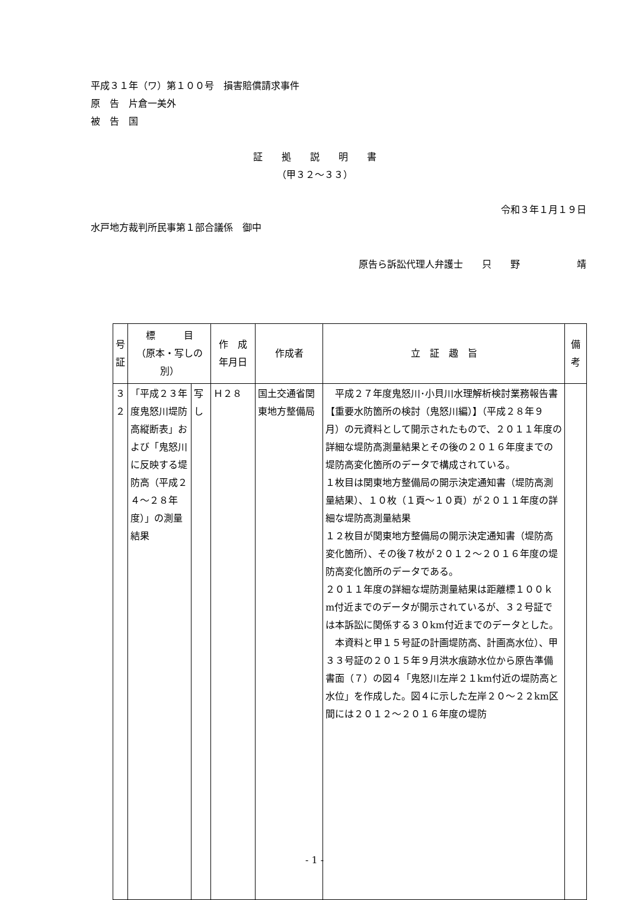平成３１年（ワ）第１００号　損害賠償請求事件
原　告　片倉一美外
被　告　国
証　　拠　　説　　明　　書
（甲３２～３３）
令和３年１月１９日
水戸地方裁判所民事第１部合議係　御中
原告ら訴訟代理人弁護士　　只　　野　　　　　　靖
| 号証 | 標 目 （原本・写しの別） | | 作 成 年月日 | 作成者 | 立 証 趣 旨 | 備考 |
| --- | --- | --- | --- | --- | --- | --- |
| ３２ | 「平成２３年度鬼怒川堤防高縦断表」および「鬼怒川に反映する堤防高（平成２４～２８年度）」の測量結果 | 写し | Ｈ２８ | 国土交通省関東地方整備局 | 平成２７年度鬼怒川･小貝川水理解析検討業務報告書【重要水防箇所の検討（鬼怒川編）】（平成２８年９月）の元資料として開示されたもので、２０１１年度の詳細な堤防高測量結果とその後の２０１６年度までの堤防高変化箇所のデータで構成されている。 １枚目は関東地方整備局の開示決定通知書（堤防高測量結果）、１０枚（１頁～１０頁）が２０１１年度の詳細な堤防高測量結果 １２枚目が関東地方整備局の開示決定通知書（堤防高変化箇所）、その後７枚が２０１２～２０１６年度の堤防高変化箇所のデータである。 ２０１１年度の詳細な堤防測量結果は距離標１００ｋm付近までのデータが開示されているが、３２号証では本訴訟に関係する３０km付近までのデータとした。 本資料と甲１５号証の計画堤防高、計画高水位）、甲３３号証の２０１５年９月洪水痕跡水位から原告準備書面（７）の図４「鬼怒川左岸２１km付近の堤防高と水位」を作成した。図４に示した左岸２０～２２km区間には２０１２～２０１６年度の堤防 | |
- 1 -